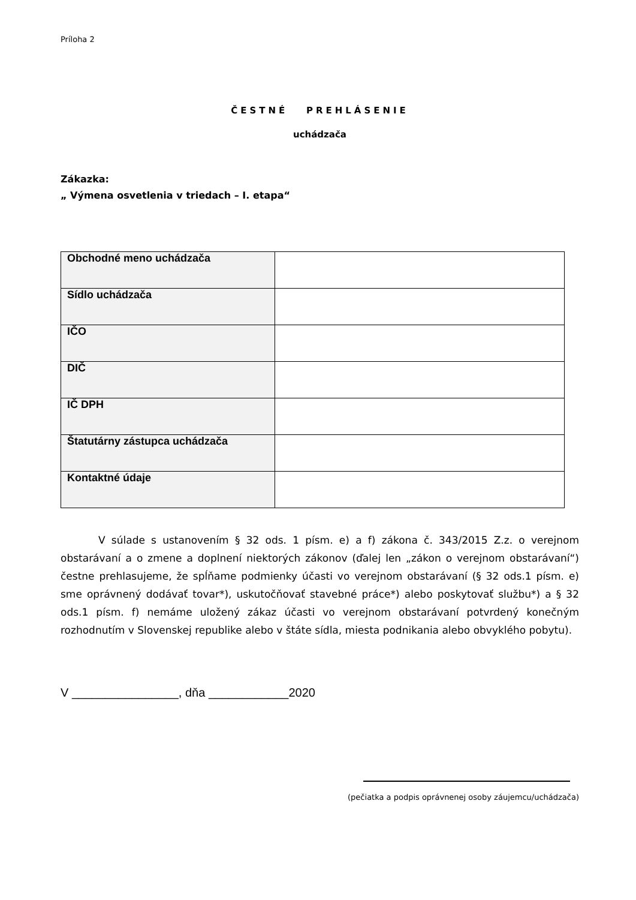Príloha 2
ČESTNÉ PREHLÁSENIE
uchádzača
Zákazka:
„ Výmena osvetlenia v triedach – I. etapa“
| Obchodné meno uchádzača | |
| Sídlo uchádzača | |
| IČO | |
| DIČ | |
| IČ DPH | |
| Štatutárny zástupca uchádzača | |
| Kontaktné údaje | |
V súlade s ustanovením § 32 ods. 1 písm. e) a f) zákona č. 343/2015 Z.z. o verejnom obstarávaní a o zmene a doplnení niektorých zákonov (ďalej len „zákon o verejnom obstarávaní“) čestne prehlasujeme, že spĺňame podmienky účasti vo verejnom obstarávaní (§ 32 ods.1 písm. e) sme oprávnený dodávať tovar*), uskutočňovať stavebné práce*) alebo poskytovať službu*) a § 32 ods.1 písm. f) nemáme uložený zákaz účasti vo verejnom obstarávaní potvrdený konečným rozhodnutím v Slovenskej republike alebo v štáte sídla, miesta podnikania alebo obvyklého pobytu).
V ________________, dňa ____________2020
(pečiatka a podpis oprávnenej osoby záujemcu/uchádzača)